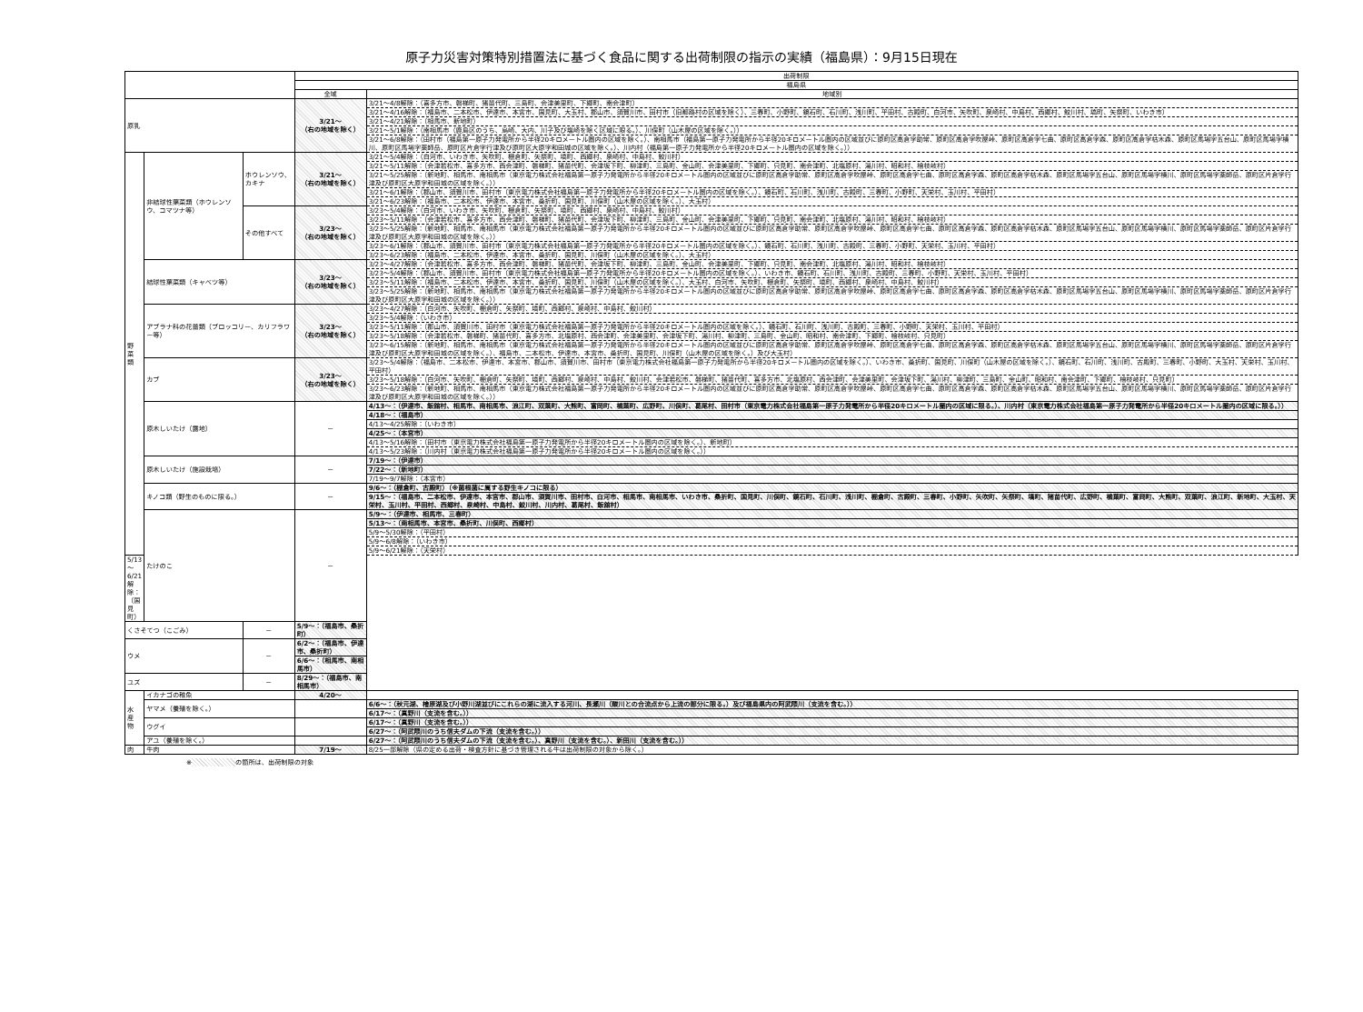原子力災害対策特別措置法に基づく食品に関する出荷制限の指示の実績（福島県）：9月15日現在
| | | | 出荷制限 | |
| --- | --- | --- | --- | --- |
| | | | 福島県 | |
| | | | 全域 | 地域別 |
| 原乳 | | | 3/21～ （右の地域を除く） | 3/21～4/8解除：（喜多方市、磐梯町、猪苗代町、三島町、会津美里町、下郷町、南会津町） |
| | | | | 3/21～4/16解除：（福島市、二本松市、伊達市、本宮市、国見町、大玉村、郡山市、須賀川市、田村市（旧都路村の区域を除く）、三春町、小野町、鏡石町、石川町、浅川町、平田村、古殿町、白河市、矢吹町、泉崎村、中島村、西郷村、鮫川村、塙町、矢祭町、いわき市） |
| | | | | 3/21～4/21解除：（相馬市、新地町） |
| | | | | 3/21～5/1解除：（南相馬市（鹿島区のうち、烏崎、大内、川子及び塩崎を除く区域に限る。）、川俣町（山木屋の区域を除く。）） |
| | | | | 3/21～6/8解除：（田村市（福島第一原子力発電所から半径20キロメートル圏内の区域を除く。）、南相馬市（福島第一原子力発電所から半径20キロメートル圏内の区域並びに原町区高倉字助常、原町区高倉字吹屋峠、原町区高倉字七曲、原町区高倉字森、原町区高倉字枯木森、原町区馬場字五台山、原町区馬場字横川、原町区馬場字薬師岳、原町区片倉字行津及び原町区大原字和田城の区域を除く。）、川内村（福島第一原子力発電所から半径20キロメートル圏内の区域を除く。）） |
| 野 菜 類 | 非結球性葉菜類（ホウレンソウ、コマツナ等） | ホウレンソウ、カキナ | 3/21～ （右の地域を除く） | 3/21～5/4解除：（白河市、いわき市、矢吹町、棚倉町、矢祭町、塙町、西郷村、泉崎村、中島村、鮫川村） |
| | | | | 3/21～5/11解除：（会津若松市、喜多方市、西会津町、磐梯町、猪苗代町、会津坂下町、柳津町、三島町、金山町、会津美里町、下郷町、只見町、南会津町、北塩原村、湯川村、昭和村、檜枝岐村） |
| | | | | 3/21～5/25解除：（新地町、相馬市、南相馬市（東京電力株式会社福島第一原子力発電所から半径20キロメートル圏内の区域並びに原町区高倉字助常、原町区高倉字吹屋峠、原町区高倉字七曲、原町区高倉字森、原町区高倉字枯木森、原町区馬場字五台山、原町区馬場字横川、原町区馬場字薬師岳、原町区片倉字行津及び原町区大原字和田城の区域を除く。）） |
| | | | | 3/21～6/1解除：（郡山市、須賀川市、田村市（東京電力株式会社福島第一原子力発電所から半径20キロメートル圏内の区域を除く。）、鏡石町、石川町、浅川町、古殿町、三春町、小野町、天栄村、玉川村、平田村） |
| | | | | 3/21～6/23解除：（福島市、二本松市、伊達市、本宮市、桑折町、国見町、川俣町（山木屋の区域を除く。）、大玉村） |
| | | その他すべて | 3/23～ （右の地域を除く） | 3/23～5/4解除：（白河市、いわき市、矢吹町、棚倉町、矢祭町、塙町、西郷村、泉崎村、中島村、鮫川村） |
| | | | | 3/23～5/11解除：（会津若松市、喜多方市、西会津町、磐梯町、猪苗代町、会津坂下町、柳津町、三島町、金山町、会津美里町、下郷町、只見町、南会津町、北塩原村、湯川村、昭和村、檜枝岐村） |
| | | | | 3/23～5/25解除：（新地町、相馬市、南相馬市（東京電力株式会社福島第一原子力発電所から半径20キロメートル圏内の区域並びに原町区高倉字助常、原町区高倉字吹屋峠、原町区高倉字七曲、原町区高倉字森、原町区高倉字枯木森、原町区馬場字五台山、原町区馬場字横川、原町区馬場字薬師岳、原町区片倉字行津及び原町区大原字和田城の区域を除く。）） |
| | | | | 3/23～6/1解除：（郡山市、須賀川市、田村市（東京電力株式会社福島第一原子力発電所から半径20キロメートル圏内の区域を除く。）、鏡石町、石川町、浅川町、古殿町、三春町、小野町、天栄村、玉川村、平田村） |
| | | | | 3/23～6/23解除：（福島市、二本松市、伊達市、本宮市、桑折町、国見町、川俣町（山木屋の区域を除く。）、大玉村） |
| | 結球性葉菜類（キャベツ等） | | 3/23～ （右の地域を除く） | 3/23～4/27解除：（会津若松市、喜多方市、西会津町、磐梯町、猪苗代町、会津坂下町、柳津町、三島町、金山町、会津美里町、下郷町、只見町、南会津町、北塩原村、湯川村、昭和村、檜枝岐村） |
| | | | | 3/23～5/4解除：（郡山市、須賀川市、田村市（東京電力株式会社福島第一原子力発電所から半径20キロメートル圏内の区域を除く。）、いわき市、鏡石町、石川町、浅川町、古殿町、三春町、小野町、天栄村、玉川村、平田村） |
| | | | | 3/23～5/11解除：（福島市、二本松市、伊達市、本宮市、桑折町、国見町、川俣町（山木屋の区域を除く。）、大玉村、白河市、矢吹町、棚倉町、矢祭町、塙町、西郷村、泉崎村、中島村、鮫川村） |
| | | | | 3/23～5/25解除：（新地町、相馬市、南相馬市（東京電力株式会社福島第一原子力発電所から半径20キロメートル圏内の区域並びに原町区高倉字助常、原町区高倉字吹屋峠、原町区高倉字七曲、原町区高倉字森、原町区高倉字枯木森、原町区馬場字五台山、原町区馬場字横川、原町区馬場字薬師岳、原町区片倉字行津及び原町区大原字和田城の区域を除く。）） |
| | アブラナ科の花蕾類（ブロッコリー、カリフラワー等） | | 3/23～ （右の地域を除く） | 3/23～4/27解除：（白河市、矢吹町、棚倉町、矢祭町、塙町、西郷村、泉崎村、中島村、鮫川村） |
| | | | | 3/23～5/4解除：（いわき市） |
| | | | | 3/23～5/11解除：（郡山市、須賀川市、田村市（東京電力株式会社福島第一原子力発電所から半径20キロメートル圏内の区域を除く。）、鏡石町、石川町、浅川町、古殿町、三春町、小野町、天栄村、玉川村、平田村） |
| | | | | 3/23～5/18解除：（会津若松市、磐梯町、猪苗代町、喜多方市、北塩原村、西会津町、会津美里町、会津坂下町、湯川村、柳津町、三島町、金山町、昭和村、南会津町、下郷町、檜枝岐村、只見町） |
| | | | | 3/23～6/15解除：（新地町、相馬市、南相馬市（東京電力株式会社福島第一原子力発電所から半径20キロメートル圏内の区域並びに原町区高倉字助常、原町区高倉字吹屋峠、原町区高倉字七曲、原町区高倉字森、原町区高倉字枯木森、原町区馬場字五台山、原町区馬場字横川、原町区馬場字薬師岳、原町区片倉字行津及び原町区大原字和田城の区域を除く。）、福島市、二本松市、伊達市、本宮市、桑折町、国見町、川俣町（山木屋の区域を除く。）及び大玉村） |
| | カブ | | 3/23～ （右の地域を除く） | 3/23～5/4解除：（福島市、二本松市、伊達市、本宮市、郡山市、須賀川市、田村市（東京電力株式会社福島第一原子力発電所から半径20キロメートル圏内の区域を除く。）、いわき市、桑折町、国見町、川俣町（山木屋の区域を除く。）、鏡石町、石川町、浅川町、古殿町、三春町、小野町、大玉村、天栄村、玉川村、平田村） |
| | | | | 3/23～5/18解除：（白河市、矢吹町、棚倉町、矢祭町、塙町、西郷村、泉崎村、中島村、鮫川村、会津若松市、磐梯町、猪苗代町、喜多方市、北塩原村、西会津町、会津美里町、会津坂下町、湯川村、柳津町、三島町、金山町、昭和村、南会津町、下郷町、檜枝岐村、只見町） |
| | | | | 3/23～6/23解除：（新地町、相馬市、南相馬市（東京電力株式会社福島第一原子力発電所から半径20キロメートル圏内の区域並びに原町区高倉字助常、原町区高倉字吹屋峠、原町区高倉字七曲、原町区高倉字森、原町区高倉字枯木森、原町区馬場字五台山、原町区馬場字横川、原町区馬場字薬師岳、原町区片倉字行津及び原町区大原字和田城の区域を除く。）） |
| | 原木しいたけ（露地） | | － | 4/13～：（伊達市、飯舘村、相馬市、南相馬市、浪江町、双葉町、大熊町、富岡町、楢葉町、広野町、川俣町、葛尾村、田村市（東京電力株式会社福島第一原子力発電所から半径20キロメートル圏内の区域に限る。）、川内村（東京電力株式会社福島第一原子力発電所から半径20キロメートル圏内の区域に限る。）） |
| | | | | 4/18～：（福島市） |
| | | | | 4/13～4/25解除：（いわき市） |
| | | | | 4/25～：（本宮市） |
| | | | | 4/13～5/16解除：（田村市（東京電力株式会社福島第一原子力発電所から半径20キロメートル圏内の区域を除く。）、新地町） |
| | | | | 4/13～5/23解除：（川内村（東京電力株式会社福島第一原子力発電所から半径20キロメートル圏内の区域を除く。）） |
| | 原木しいたけ（施設栽培） | | － | 7/19～：（伊達市） |
| | | | | 7/22～：（新地町） |
| | | | | 7/19～9/7解除：（本宮市） |
| | キノコ類（野生のものに限る。） | | － | 9/6～：（棚倉町、古殿町）（※菌根菌に属する野生キノコに限る） |
| | | | | 9/15～：（福島市、二本松市、伊達市、本宮市、郡山市、須賀川市、田村市、白河市、相馬市、南相馬市、いわき市、桑折町、国見町、川俣町、鏡石町、石川町、浅川町、棚倉町、古殿町、三春町、小野町、矢吹町、矢祭町、塙町、猪苗代町、広野町、楢葉町、富岡町、大熊町、双葉町、浪江町、新地町、大玉村、天栄村、玉川村、平田村、西郷村、泉崎村、中島村、鮫川村、川内村、葛尾村、飯舘村） |
| | たけのこ | | － | 5/9～：（伊達市、相馬市、三春町） |
| | | | | 5/13～：（南相馬市、本宮市、桑折町、川俣町、西郷村） |
| | | | | 5/9～5/30解除：（平田村） |
| | | | | 5/9～6/8解除：（いわき市） |
| | | | | 5/9～6/21解除：（天栄村） |
| 5/13～6/21解除：（国見町） | | | | |
| くさそてつ（こごみ） | | － | 5/9～：（福島市、桑折町） | |
| ウメ | | － | 6/2～：（福島市、伊達市、桑折町） | |
| | | | 6/6～：（相馬市、南相馬市） | |
| ユズ | | － | 8/29～：（福島市、南相馬市） | |
| 水 産 物 | イカナゴの稚魚 | | 4/20～ | |
| | ヤマメ（養殖を除く。） | | | 6/6～：（秋元湖、檜原湖及び小野川湖並びにこれらの湖に流入する河川、長瀬川（酸川との合流点から上流の部分に限る。）及び福島県内の阿武隈川（支流を含む。）） |
| | | | | 6/17～：（真野川（支流を含む。）） |
| | ウグイ | | | 6/17～：（真野川（支流を含む。）） |
| | | | | 6/27～：（阿武隈川のうち信夫ダムの下流（支流を含む。）） |
| | アユ（養殖を除く。） | | | 6/27～：（阿武隈川のうち信夫ダムの下流（支流を含む。）、真野川（支流を含む。）、新田川（支流を含む。）） |
| 肉 | 牛肉 | | 7/19～ | 8/25一部解除（県の定める出荷・検査方針に基づき管理される牛は出荷制限の対象から除く。） |
※ の箇所は、出荷制限の対象